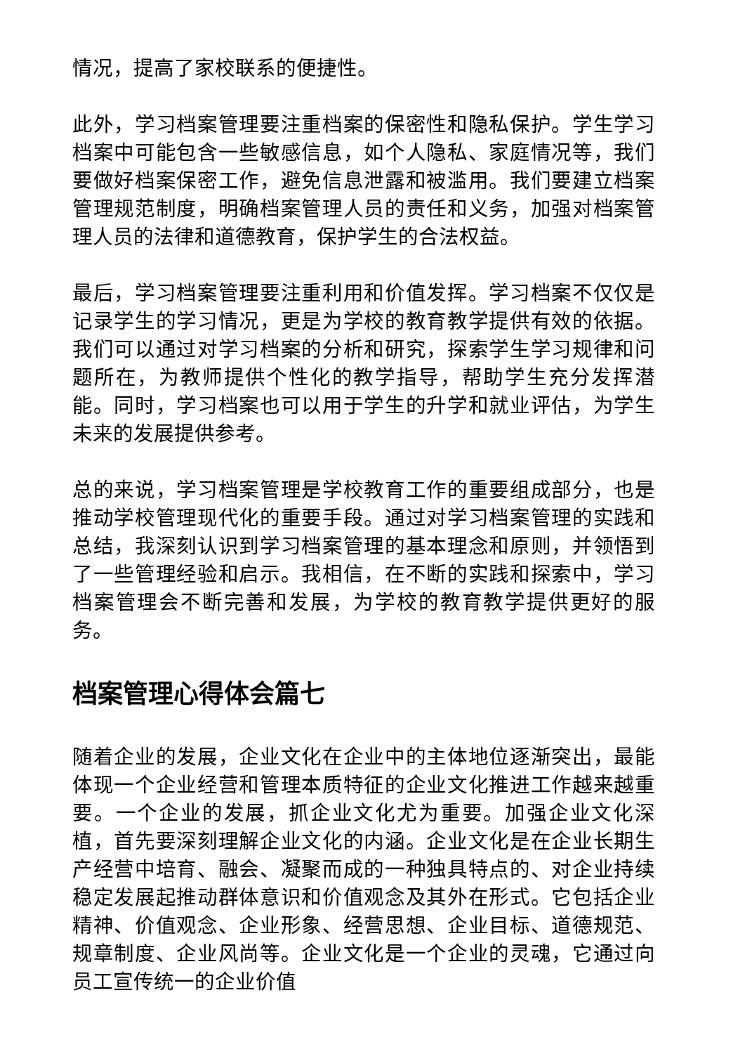情况，提高了家校联系的便捷性。
此外，学习档案管理要注重档案的保密性和隐私保护。学生学习档案中可能包含一些敏感信息，如个人隐私、家庭情况等，我们要做好档案保密工作，避免信息泄露和被滥用。我们要建立档案管理规范制度，明确档案管理人员的责任和义务，加强对档案管理人员的法律和道德教育，保护学生的合法权益。
最后，学习档案管理要注重利用和价值发挥。学习档案不仅仅是记录学生的学习情况，更是为学校的教育教学提供有效的依据。我们可以通过对学习档案的分析和研究，探索学生学习规律和问题所在，为教师提供个性化的教学指导，帮助学生充分发挥潜能。同时，学习档案也可以用于学生的升学和就业评估，为学生未来的发展提供参考。
总的来说，学习档案管理是学校教育工作的重要组成部分，也是推动学校管理现代化的重要手段。通过对学习档案管理的实践和总结，我深刻认识到学习档案管理的基本理念和原则，并领悟到了一些管理经验和启示。我相信，在不断的实践和探索中，学习档案管理会不断完善和发展，为学校的教育教学提供更好的服务。
档案管理心得体会篇七
随着企业的发展，企业文化在企业中的主体地位逐渐突出，最能体现一个企业经营和管理本质特征的企业文化推进工作越来越重要。一个企业的发展，抓企业文化尤为重要。加强企业文化深植，首先要深刻理解企业文化的内涵。企业文化是在企业长期生产经营中培育、融会、凝聚而成的一种独具特点的、对企业持续稳定发展起推动群体意识和价值观念及其外在形式。它包括企业精神、价值观念、企业形象、经营思想、企业目标、道德规范、规章制度、企业风尚等。企业文化是一个企业的灵魂，它通过向员工宣传统一的企业价值